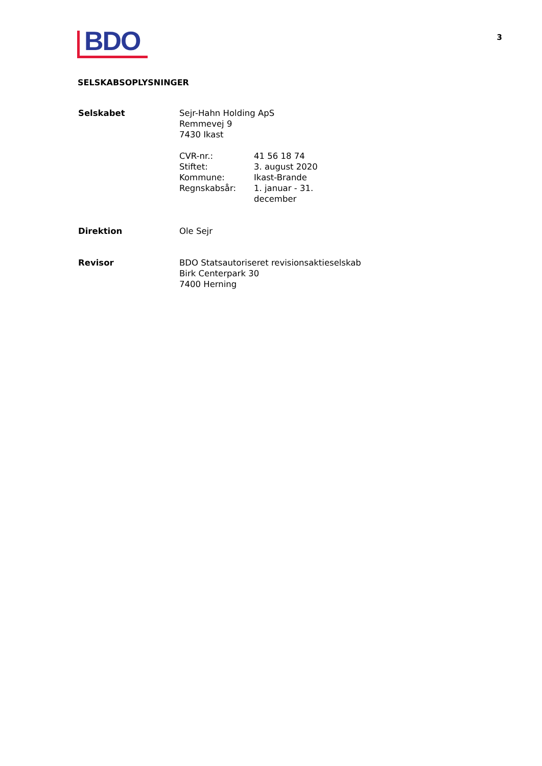BDO
3
SELSKABSOPLYSNINGER
| Selskabet | Sejr-Hahn Holding ApS Remmevej 9 7430 Ikast / CVR-nr.: / 41 56 18 74 / / Stiftet: / 3. august 2020 / / Kommune: / Ikast-Brande / / Regnskabsår: / 1. januar - 31. december / |
| Direktion | Ole Sejr |
| Revisor | BDO Statsautoriseret revisionsaktieselskab Birk Centerpark 30 7400 Herning |